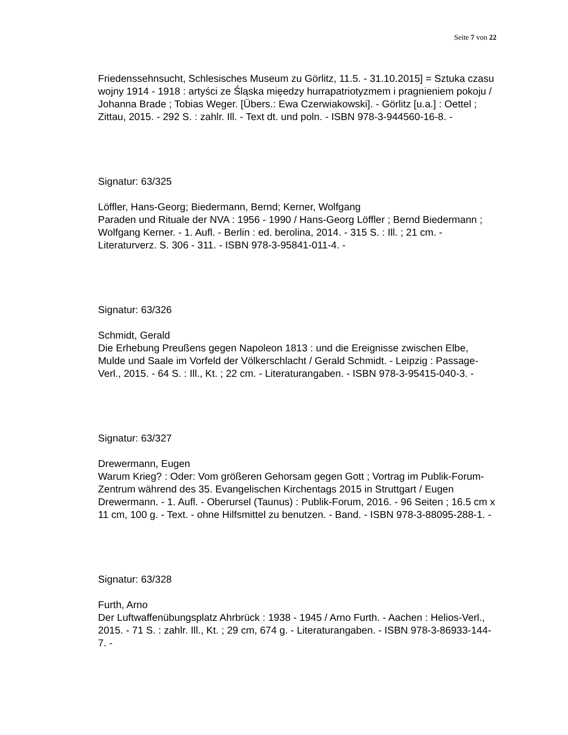Seite 7 von 22
Friedenssehnsucht, Schlesisches Museum zu Görlitz, 11.5. - 31.10.2015] = Sztuka czasu wojny 1914 - 1918 : artyści ze Śląska mięedzy hurrapatriotyzmem i pragnieniem pokoju / Johanna Brade ; Tobias Weger. [Übers.: Ewa Czerwiakowski]. - Görlitz [u.a.] : Oettel ; Zittau, 2015. - 292 S. : zahlr. Ill. - Text dt. und poln. - ISBN 978-3-944560-16-8. -
Signatur: 63/325
Löffler, Hans-Georg; Biedermann, Bernd; Kerner, Wolfgang
Paraden und Rituale der NVA : 1956 - 1990 / Hans-Georg Löffler ; Bernd Biedermann ; Wolfgang Kerner. - 1. Aufl. - Berlin : ed. berolina, 2014. - 315 S. : Ill. ; 21 cm. - Literaturverz. S. 306 - 311. - ISBN 978-3-95841-011-4. -
Signatur: 63/326
Schmidt, Gerald
Die Erhebung Preußens gegen Napoleon 1813 : und die Ereignisse zwischen Elbe, Mulde und Saale im Vorfeld der Völkerschlacht / Gerald Schmidt. - Leipzig : Passage-Verl., 2015. - 64 S. : Ill., Kt. ; 22 cm. - Literaturangaben. - ISBN 978-3-95415-040-3. -
Signatur: 63/327
Drewermann, Eugen
Warum Krieg? : Oder: Vom größeren Gehorsam gegen Gott ; Vortrag im Publik-Forum-Zentrum während des 35. Evangelischen Kirchentags 2015 in Struttgart / Eugen Drewermann. - 1. Aufl. - Oberursel (Taunus) : Publik-Forum, 2016. - 96 Seiten ; 16.5 cm x 11 cm, 100 g. - Text. - ohne Hilfsmittel zu benutzen. - Band. - ISBN 978-3-88095-288-1. -
Signatur: 63/328
Furth, Arno
Der Luftwaffenübungsplatz Ahrbrück : 1938 - 1945 / Arno Furth. - Aachen : Helios-Verl., 2015. - 71 S. : zahlr. Ill., Kt. ; 29 cm, 674 g. - Literaturangaben. - ISBN 978-3-86933-144-7. -